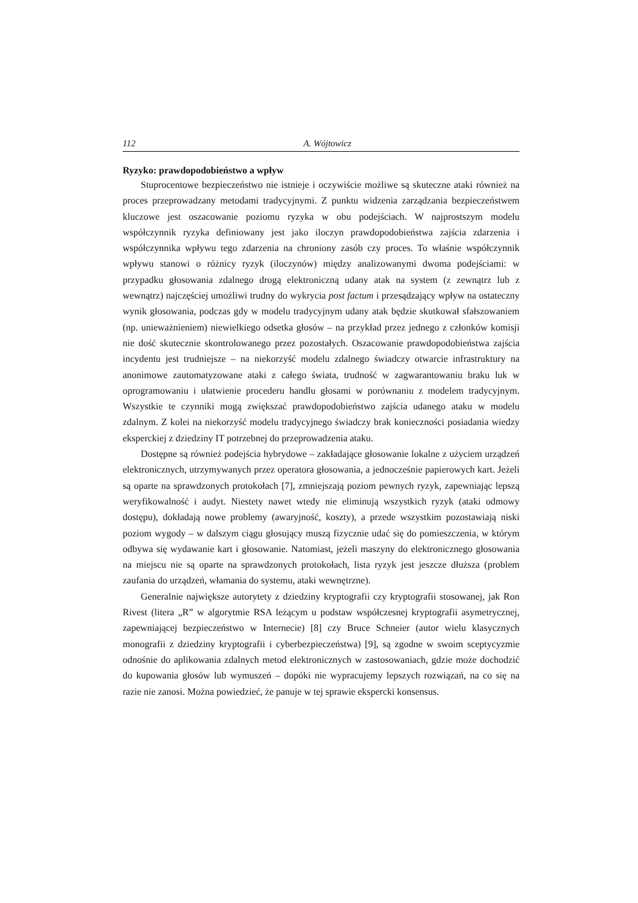112 A. Wójtowicz
Ryzyko: prawdopodobieństwo a wpływ
Stuprocentowe bezpieczeństwo nie istnieje i oczywiście możliwe są skuteczne ataki również na proces przeprowadzany metodami tradycyjnymi. Z punktu widzenia zarządzania bezpieczeństwem kluczowe jest oszacowanie poziomu ryzyka w obu podejściach. W najprostszym modelu współczynnik ryzyka definiowany jest jako iloczyn prawdopodobieństwa zajścia zdarzenia i współczynnika wpływu tego zdarzenia na chroniony zasób czy proces. To właśnie współczynnik wpływu stanowi o różnicy ryzyk (iloczynów) między analizowanymi dwoma podejściami: w przypadku głosowania zdalnego drogą elektroniczną udany atak na system (z zewnątrz lub z wewnątrz) najczęściej umożliwi trudny do wykrycia post factum i przesądzający wpływ na ostateczny wynik głosowania, podczas gdy w modelu tradycyjnym udany atak będzie skutkował sfałszowaniem (np. unieważnieniem) niewielkiego odsetka głosów – na przykład przez jednego z członków komisji nie dość skutecznie skontrolowanego przez pozostałych. Oszacowanie prawdopodobieństwa zajścia incydentu jest trudniejsze – na niekorzyść modelu zdalnego świadczy otwarcie infrastruktury na anonimowe zautomatyzowane ataki z całego świata, trudność w zagwarantowaniu braku luk w oprogramowaniu i ułatwienie procederu handlu głosami w porównaniu z modelem tradycyjnym. Wszystkie te czynniki mogą zwiększać prawdopodobieństwo zajścia udanego ataku w modelu zdalnym. Z kolei na niekorzyść modelu tradycyjnego świadczy brak konieczności posiadania wiedzy eksperckiej z dziedziny IT potrzebnej do przeprowadzenia ataku.
Dostępne są również podejścia hybrydowe – zakładające głosowanie lokalne z użyciem urządzeń elektronicznych, utrzymywanych przez operatora głosowania, a jednocześnie papierowych kart. Jeżeli są oparte na sprawdzonych protokołach [7], zmniejszają poziom pewnych ryzyk, zapewniając lepszą weryfikowalność i audyt. Niestety nawet wtedy nie eliminują wszystkich ryzyk (ataki odmowy dostępu), dokładają nowe problemy (awaryjność, koszty), a przede wszystkim pozostawiają niski poziom wygody – w dalszym ciągu głosujący muszą fizycznie udać się do pomieszczenia, w którym odbywa się wydawanie kart i głosowanie. Natomiast, jeżeli maszyny do elektronicznego głosowania na miejscu nie są oparte na sprawdzonych protokołach, lista ryzyk jest jeszcze dłuższa (problem zaufania do urządzeń, włamania do systemu, ataki wewnętrzne).
Generalnie największe autorytety z dziedziny kryptografii czy kryptografii stosowanej, jak Ron Rivest (litera „R” w algorytmie RSA leżącym u podstaw współczesnej kryptografii asymetrycznej, zapewniającej bezpieczeństwo w Internecie) [8] czy Bruce Schneier (autor wielu klasycznych monografii z dziedziny kryptografii i cyberbezpieczeństwa) [9], są zgodne w swoim sceptycyzmie odnośnie do aplikowania zdalnych metod elektronicznych w zastosowaniach, gdzie może dochodzić do kupowania głosów lub wymuszeń – dopóki nie wypracujemy lepszych rozwiązań, na co się na razie nie zanosi. Można powiedzieć, że panuje w tej sprawie ekspercki konsensus.